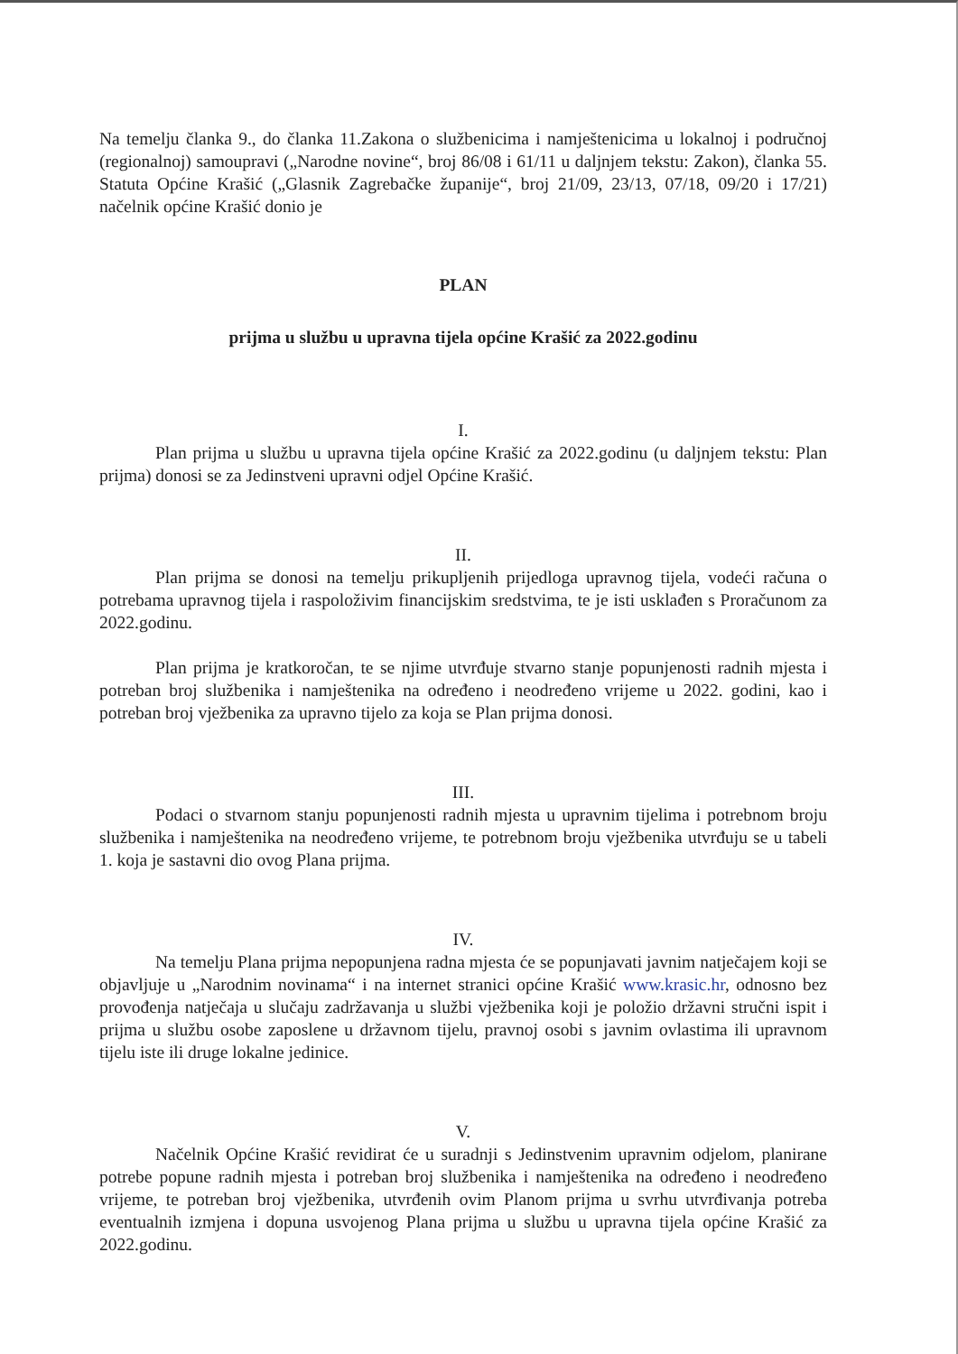Na temelju članka 9., do članka 11.Zakona o službenicima i namještenicima u lokalnoj i područnoj (regionalnoj) samoupravi („Narodne novine“, broj 86/08 i 61/11 u daljnjem tekstu: Zakon), članka 55. Statuta Općine Krašić („Glasnik Zagrebačke županije“, broj 21/09, 23/13, 07/18, 09/20 i 17/21) načelnik općine Krašić donio je
PLAN
prijma u službu u upravna tijela općine Krašić za 2022.godinu
I.
Plan prijma u službu u upravna tijela općine Krašić za 2022.godinu (u daljnjem tekstu: Plan prijma) donosi se za Jedinstveni upravni odjel Općine Krašić.
II.
Plan prijma se donosi na temelju prikupljenih prijedloga upravnog tijela, vodeći računa o potrebama upravnog tijela i raspoloživim financijskim sredstvima, te je isti usklađen s Proračunom za 2022.godinu.
Plan prijma je kratkoročan, te se njime utvrđuje stvarno stanje popunjenosti radnih mjesta i potreban broj službenika i namještenika na određeno i neodređeno vrijeme u 2022. godini, kao i potreban broj vježbenika za upravno tijelo za koja se Plan prijma donosi.
III.
Podaci o stvarnom stanju popunjenosti radnih mjesta u upravnim tijelima i potrebnom broju službenika i namještenika na neodređeno vrijeme, te potrebnom broju vježbenika utvrđuju se u tabeli 1. koja je sastavni dio ovog Plana prijma.
IV.
Na temelju Plana prijma nepopunjena radna mjesta će se popunjavati javnim natječajem koji se objavljuje u „Narodnim novinama“ i na internet stranici općine Krašić www.krasic.hr, odnosno bez provođenja natječaja u slučaju zadržavanja u službi vježbenika koji je položio državni stručni ispit i prijma u službu osobe zaposlene u državnom tijelu, pravnoj osobi s javnim ovlastima ili upravnom tijelu iste ili druge lokalne jedinice.
V.
Načelnik Općine Krašić revidirat će u suradnji s Jedinstvenim upravnim odjelom, planirane potrebe popune radnih mjesta i potreban broj službenika i namještenika na određeno i neodređeno vrijeme, te potreban broj vježbenika, utvrđenih ovim Planom prijma u svrhu utvrđivanja potreba eventualnih izmjena i dopuna usvojenog Plana prijma u službu u upravna tijela općine Krašić za 2022.godinu.